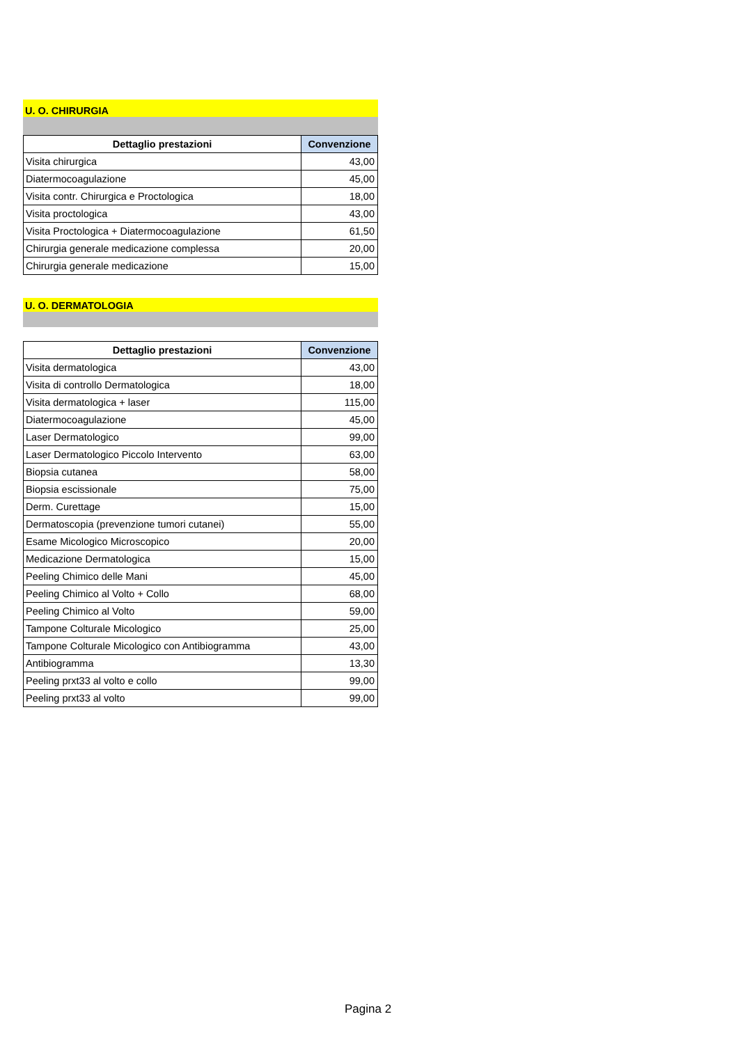U. O. CHIRURGIA
| Dettaglio prestazioni | Convenzione |
| --- | --- |
| Visita chirurgica | 43,00 |
| Diatermocoagulazione | 45,00 |
| Visita contr. Chirurgica e Proctologica | 18,00 |
| Visita proctologica | 43,00 |
| Visita Proctologica + Diatermocoagulazione | 61,50 |
| Chirurgia generale medicazione complessa | 20,00 |
| Chirurgia generale medicazione | 15,00 |
U. O. DERMATOLOGIA
| Dettaglio prestazioni | Convenzione |
| --- | --- |
| Visita dermatologica | 43,00 |
| Visita di controllo Dermatologica | 18,00 |
| Visita dermatologica + laser | 115,00 |
| Diatermocoagulazione | 45,00 |
| Laser Dermatologico | 99,00 |
| Laser Dermatologico Piccolo Intervento | 63,00 |
| Biopsia cutanea | 58,00 |
| Biopsia escissionale | 75,00 |
| Derm. Curettage | 15,00 |
| Dermatoscopia (prevenzione tumori cutanei) | 55,00 |
| Esame Micologico Microscopico | 20,00 |
| Medicazione Dermatologica | 15,00 |
| Peeling Chimico delle Mani | 45,00 |
| Peeling Chimico al Volto + Collo | 68,00 |
| Peeling Chimico al Volto | 59,00 |
| Tampone Colturale Micologico | 25,00 |
| Tampone Colturale Micologico con Antibiogramma | 43,00 |
| Antibiogramma | 13,30 |
| Peeling prxt33 al volto e collo | 99,00 |
| Peeling prxt33 al volto | 99,00 |
Pagina 2